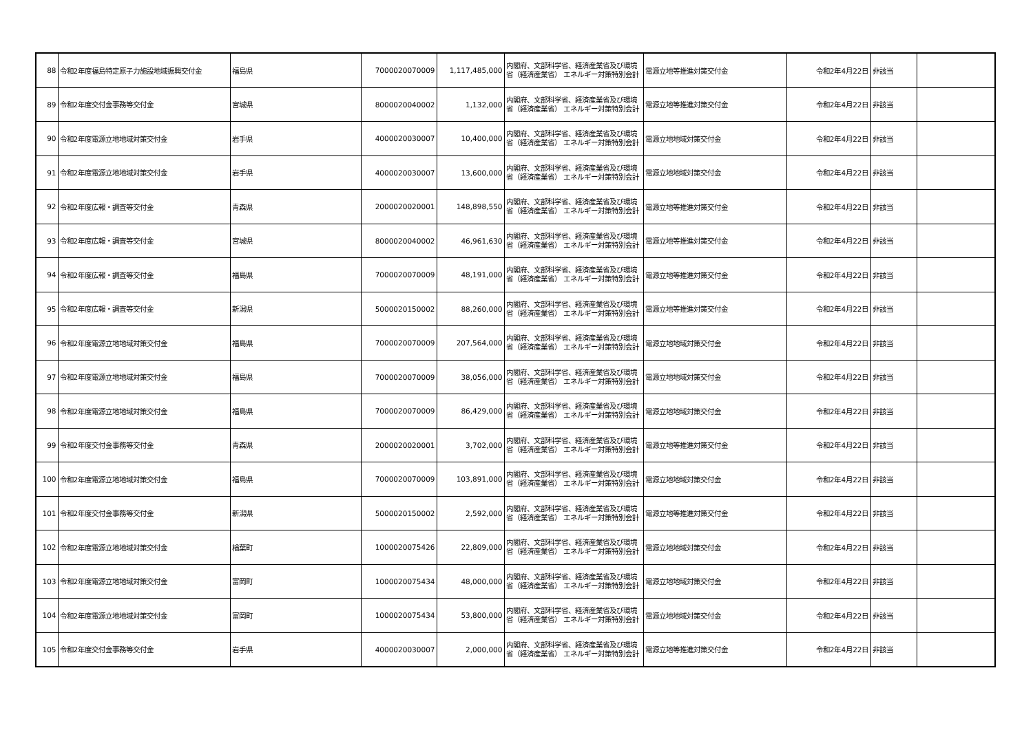| 88 | 令和2年度福島特定原子力施設地域振興交付金 | 福島県 | 7000020070009 | 1,117,485,000 | 内閣府、文部科学省、経済産業省及び環境省（経済産業省） エネルギー対策特別会計 | 電源立地等推進対策交付金 | 令和2年4月22日 | 非該当 | |
| 89 | 令和2年度交付金事務等交付金 | 宮城県 | 8000020040002 | 1,132,000 | 内閣府、文部科学省、経済産業省及び環境省（経済産業省） エネルギー対策特別会計 | 電源立地等推進対策交付金 | 令和2年4月22日 | 非該当 | |
| 90 | 令和2年度電源立地地域対策交付金 | 岩手県 | 4000020030007 | 10,400,000 | 内閣府、文部科学省、経済産業省及び環境省（経済産業省） エネルギー対策特別会計 | 電源立地地域対策交付金 | 令和2年4月22日 | 非該当 | |
| 91 | 令和2年度電源立地地域対策交付金 | 岩手県 | 4000020030007 | 13,600,000 | 内閣府、文部科学省、経済産業省及び環境省（経済産業省） エネルギー対策特別会計 | 電源立地地域対策交付金 | 令和2年4月22日 | 非該当 | |
| 92 | 令和2年度広報・調査等交付金 | 青森県 | 2000020020001 | 148,898,550 | 内閣府、文部科学省、経済産業省及び環境省（経済産業省） エネルギー対策特別会計 | 電源立地等推進対策交付金 | 令和2年4月22日 | 非該当 | |
| 93 | 令和2年度広報・調査等交付金 | 宮城県 | 8000020040002 | 46,961,630 | 内閣府、文部科学省、経済産業省及び環境省（経済産業省） エネルギー対策特別会計 | 電源立地等推進対策交付金 | 令和2年4月22日 | 非該当 | |
| 94 | 令和2年度広報・調査等交付金 | 福島県 | 7000020070009 | 48,191,000 | 内閣府、文部科学省、経済産業省及び環境省（経済産業省） エネルギー対策特別会計 | 電源立地等推進対策交付金 | 令和2年4月22日 | 非該当 | |
| 95 | 令和2年度広報・調査等交付金 | 新潟県 | 5000020150002 | 88,260,000 | 内閣府、文部科学省、経済産業省及び環境省（経済産業省） エネルギー対策特別会計 | 電源立地等推進対策交付金 | 令和2年4月22日 | 非該当 | |
| 96 | 令和2年度電源立地地域対策交付金 | 福島県 | 7000020070009 | 207,564,000 | 内閣府、文部科学省、経済産業省及び環境省（経済産業省） エネルギー対策特別会計 | 電源立地地域対策交付金 | 令和2年4月22日 | 非該当 | |
| 97 | 令和2年度電源立地地域対策交付金 | 福島県 | 7000020070009 | 38,056,000 | 内閣府、文部科学省、経済産業省及び環境省（経済産業省） エネルギー対策特別会計 | 電源立地地域対策交付金 | 令和2年4月22日 | 非該当 | |
| 98 | 令和2年度電源立地地域対策交付金 | 福島県 | 7000020070009 | 86,429,000 | 内閣府、文部科学省、経済産業省及び環境省（経済産業省） エネルギー対策特別会計 | 電源立地地域対策交付金 | 令和2年4月22日 | 非該当 | |
| 99 | 令和2年度交付金事務等交付金 | 青森県 | 2000020020001 | 3,702,000 | 内閣府、文部科学省、経済産業省及び環境省（経済産業省） エネルギー対策特別会計 | 電源立地等推進対策交付金 | 令和2年4月22日 | 非該当 | |
| 100 | 令和2年度電源立地地域対策交付金 | 福島県 | 7000020070009 | 103,891,000 | 内閣府、文部科学省、経済産業省及び環境省（経済産業省） エネルギー対策特別会計 | 電源立地地域対策交付金 | 令和2年4月22日 | 非該当 | |
| 101 | 令和2年度交付金事務等交付金 | 新潟県 | 5000020150002 | 2,592,000 | 内閣府、文部科学省、経済産業省及び環境省（経済産業省） エネルギー対策特別会計 | 電源立地等推進対策交付金 | 令和2年4月22日 | 非該当 | |
| 102 | 令和2年度電源立地地域対策交付金 | 楢葉町 | 1000020075426 | 22,809,000 | 内閣府、文部科学省、経済産業省及び環境省（経済産業省） エネルギー対策特別会計 | 電源立地地域対策交付金 | 令和2年4月22日 | 非該当 | |
| 103 | 令和2年度電源立地地域対策交付金 | 富岡町 | 1000020075434 | 48,000,000 | 内閣府、文部科学省、経済産業省及び環境省（経済産業省） エネルギー対策特別会計 | 電源立地地域対策交付金 | 令和2年4月22日 | 非該当 | |
| 104 | 令和2年度電源立地地域対策交付金 | 富岡町 | 1000020075434 | 53,800,000 | 内閣府、文部科学省、経済産業省及び環境省（経済産業省） エネルギー対策特別会計 | 電源立地地域対策交付金 | 令和2年4月22日 | 非該当 | |
| 105 | 令和2年度交付金事務等交付金 | 岩手県 | 4000020030007 | 2,000,000 | 内閣府、文部科学省、経済産業省及び環境省（経済産業省） エネルギー対策特別会計 | 電源立地等推進対策交付金 | 令和2年4月22日 | 非該当 | |